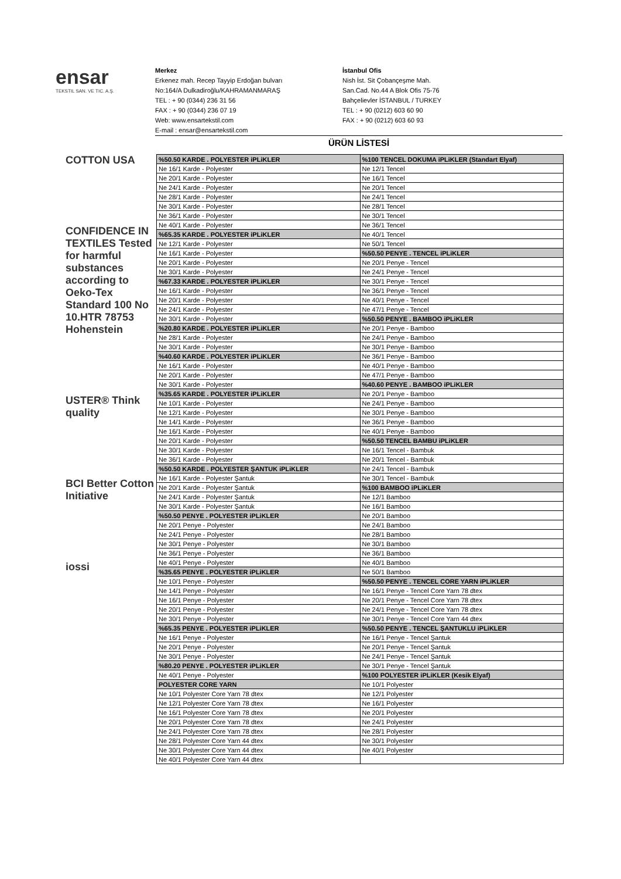ensar
TEKSTIL SAN. VE TIC. A.Ş.
Merkez
Erkenez mah. Recep Tayyip Erdoğan bulvarı
No:164/A Dulkadiroğlu/KAHRAMANMARAŞ
TEL : + 90 (0344) 236 31 56
FAX : + 90 (0344) 236 07 19
Web: www.ensartekstil.com
E-mail : ensar@ensartekstil.com
İstanbul Ofis
Nish İst. Sit Çobançeşme Mah.
San.Cad. No.44 A Blok Ofis 75-76
Bahçelievler İSTANBUL / TURKEY
TEL : + 90 (0212) 603 60 90
FAX : + 90 (0212) 603 60 93
ÜRÜN LİSTESİ
COTTON USA
CONFIDENCE IN TEXTILES Tested for harmful substances according to Oeko-Tex Standard 100 No 10.HTR 78753 Hohenstein
USTER® Think quality
BCI Better Cotton Initiative
iossi
| %50.50 KARDE . POLYESTER iPLiKLER | %100 TENCEL DOKUMA iPLiKLER (Standart Elyaf) |
| Ne 16/1 Karde - Polyester | Ne 12/1 Tencel |
| Ne 20/1 Karde - Polyester | Ne 16/1 Tencel |
| Ne 24/1 Karde - Polyester | Ne 20/1 Tencel |
| Ne 28/1 Karde - Polyester | Ne 24/1 Tencel |
| Ne 30/1 Karde - Polyester | Ne 28/1 Tencel |
| Ne 36/1 Karde - Polyester | Ne 30/1 Tencel |
| Ne 40/1 Karde - Polyester | Ne 36/1 Tencel |
| %65.35 KARDE . POLYESTER iPLiKLER | Ne 40/1 Tencel |
| Ne 12/1 Karde - Polyester | Ne 50/1 Tencel |
| Ne 16/1 Karde - Polyester | %50.50 PENYE . TENCEL iPLiKLER |
| Ne 20/1 Karde - Polyester | Ne 20/1 Penye - Tencel |
| Ne 30/1 Karde - Polyester | Ne 24/1 Penye - Tencel |
| %67.33 KARDE . POLYESTER iPLiKLER | Ne 30/1 Penye - Tencel |
| Ne 16/1 Karde - Polyester | Ne 36/1 Penye - Tencel |
| Ne 20/1 Karde - Polyester | Ne 40/1 Penye - Tencel |
| Ne 24/1 Karde - Polyester | Ne 47/1 Penye - Tencel |
| Ne 30/1 Karde - Polyester | %50.50 PENYE . BAMBOO iPLiKLER |
| %20.80 KARDE . POLYESTER iPLiKLER | Ne 20/1 Penye - Bamboo |
| Ne 28/1 Karde - Polyester | Ne 24/1 Penye - Bamboo |
| Ne 30/1 Karde - Polyester | Ne 30/1 Penye - Bamboo |
| %40.60 KARDE . POLYESTER iPLiKLER | Ne 36/1 Penye - Bamboo |
| Ne 16/1 Karde - Polyester | Ne 40/1 Penye - Bamboo |
| Ne 20/1 Karde - Polyester | Ne 47/1 Penye - Bamboo |
| Ne 30/1 Karde - Polyester | %40.60 PENYE . BAMBOO iPLiKLER |
| %35.65 KARDE . POLYESTER iPLiKLER | Ne 20/1 Penye - Bamboo |
| Ne 10/1 Karde - Polyester | Ne 24/1 Penye - Bamboo |
| Ne 12/1 Karde - Polyester | Ne 30/1 Penye - Bamboo |
| Ne 14/1 Karde - Polyester | Ne 36/1 Penye - Bamboo |
| Ne 16/1 Karde - Polyester | Ne 40/1 Penye - Bamboo |
| Ne 20/1 Karde - Polyester | %50.50 TENCEL BAMBU iPLiKLER |
| Ne 30/1 Karde - Polyester | Ne 16/1 Tencel - Bambuk |
| Ne 36/1 Karde - Polyester | Ne 20/1 Tencel - Bambuk |
| %50.50 KARDE . POLYESTER ŞANTUK iPLiKLER | Ne 24/1 Tencel - Bambuk |
| Ne 16/1 Karde - Polyester Şantuk | Ne 30/1 Tencel - Bambuk |
| Ne 20/1 Karde - Polyester Şantuk | %100 BAMBOO iPLiKLER |
| Ne 24/1 Karde - Polyester Şantuk | Ne 12/1 Bamboo |
| Ne 30/1 Karde - Polyester Şantuk | Ne 16/1 Bamboo |
| %50.50 PENYE . POLYESTER iPLiKLER | Ne 20/1 Bamboo |
| Ne 20/1 Penye - Polyester | Ne 24/1 Bamboo |
| Ne 24/1 Penye - Polyester | Ne 28/1 Bamboo |
| Ne 30/1 Penye - Polyester | Ne 30/1 Bamboo |
| Ne 36/1 Penye - Polyester | Ne 36/1 Bamboo |
| Ne 40/1 Penye - Polyester | Ne 40/1 Bamboo |
| %35.65 PENYE . POLYESTER iPLiKLER | Ne 50/1 Bamboo |
| Ne 10/1 Penye - Polyester | %50.50 PENYE . TENCEL CORE YARN iPLiKLER |
| Ne 14/1 Penye - Polyester | Ne 16/1 Penye - Tencel Core Yarn 78 dtex |
| Ne 16/1 Penye - Polyester | Ne 20/1 Penye - Tencel Core Yarn 78 dtex |
| Ne 20/1 Penye - Polyester | Ne 24/1 Penye - Tencel Core Yarn 78 dtex |
| Ne 30/1 Penye - Polyester | Ne 30/1 Penye - Tencel Core Yarn 44 dtex |
| %65.35 PENYE . POLYESTER iPLiKLER | %50.50 PENYE . TENCEL ŞANTUKLU iPLiKLER |
| Ne 16/1 Penye - Polyester | Ne 16/1 Penye - Tencel Şantuk |
| Ne 20/1 Penye - Polyester | Ne 20/1 Penye - Tencel Şantuk |
| Ne 30/1 Penye - Polyester | Ne 24/1 Penye - Tencel Şantuk |
| %80.20 PENYE . POLYESTER iPLiKLER | Ne 30/1 Penye - Tencel Şantuk |
| Ne 40/1 Penye - Polyester | %100 POLYESTER iPLiKLER (Kesik Elyaf) |
| POLYESTER CORE YARN | Ne 10/1 Polyester |
| Ne 10/1 Polyester Core Yarn 78 dtex | Ne 12/1 Polyester |
| Ne 12/1 Polyester Core Yarn 78 dtex | Ne 16/1 Polyester |
| Ne 16/1 Polyester Core Yarn 78 dtex | Ne 20/1 Polyester |
| Ne 20/1 Polyester Core Yarn 78 dtex | Ne 24/1 Polyester |
| Ne 24/1 Polyester Core Yarn 78 dtex | Ne 28/1 Polyester |
| Ne 28/1 Polyester Core Yarn 44 dtex | Ne 30/1 Polyester |
| Ne 30/1 Polyester Core Yarn 44 dtex | Ne 40/1 Polyester |
| Ne 40/1 Polyester Core Yarn 44 dtex | |